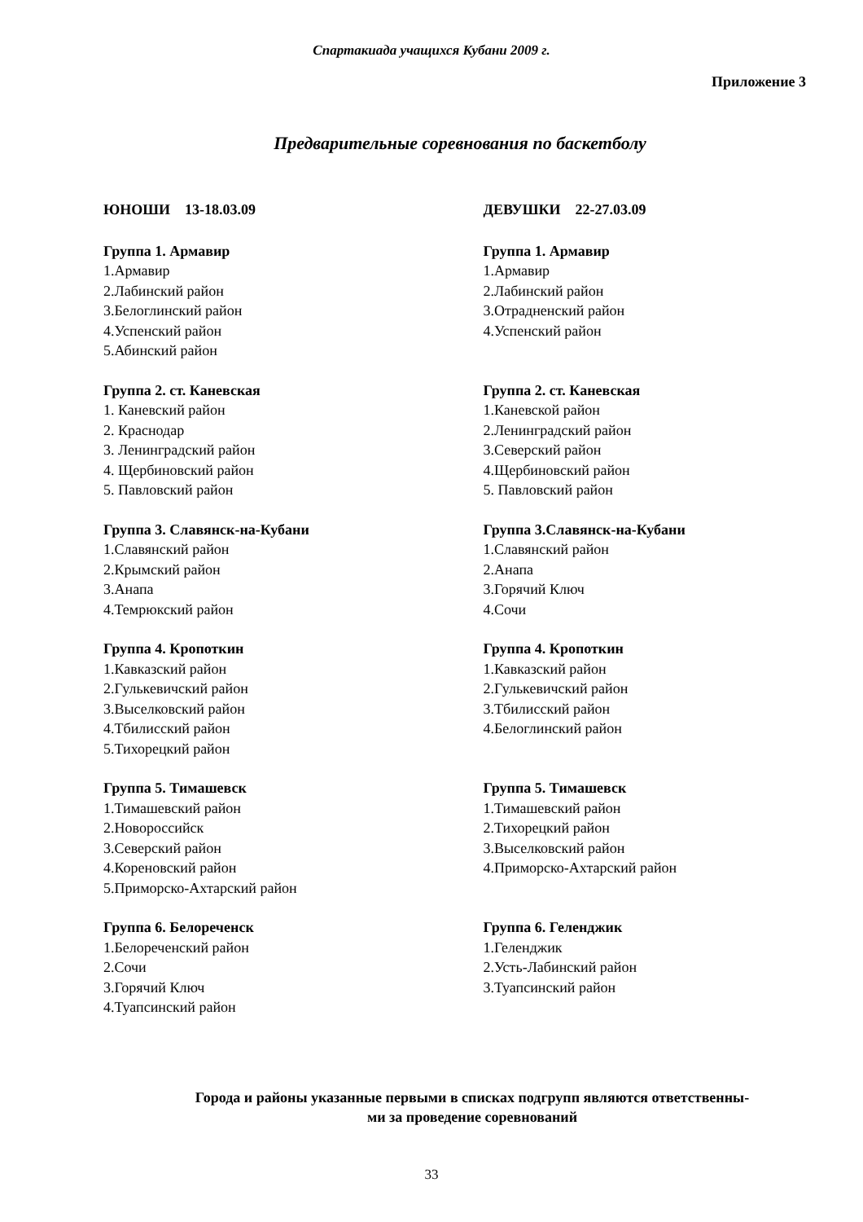Спартакиада учащихся Кубани 2009 г.
Приложение 3
Предварительные соревнования по баскетболу
ЮНОШИ 13-18.03.09
Группа 1. Армавир
1.Армавир
2.Лабинский район
3.Белоглинский район
4.Успенский район
5.Абинский район
Группа 2. ст. Каневская
1. Каневский район
2. Краснодар
3. Ленинградский район
4. Щербиновский район
5. Павловский район
Группа 3. Славянск-на-Кубани
1.Славянский район
2.Крымский район
3.Анапа
4.Темрюкский район
Группа 4. Кропоткин
1.Кавказский район
2.Гулькевичский район
3.Выселковский район
4.Тбилисский район
5.Тихорецкий район
Группа 5. Тимашевск
1.Тимашевский район
2.Новороссийск
3.Северский район
4.Кореновский район
5.Приморско-Ахтарский район
Группа 6. Белореченск
1.Белореченский район
2.Сочи
3.Горячий Ключ
4.Туапсинский район
ДЕВУШКИ 22-27.03.09
Группа 1. Армавир
1.Армавир
2.Лабинский район
3.Отрадненский район
4.Успенский район
Группа 2. ст. Каневская
1.Каневской район
2.Ленинградский район
3.Северский район
4.Щербиновский район
5. Павловский район
Группа 3.Славянск-на-Кубани
1.Славянский район
2.Анапа
3.Горячий Ключ
4.Сочи
Группа 4. Кропоткин
1.Кавказский район
2.Гулькевичский район
3.Тбилисский район
4.Белоглинский район
Группа 5. Тимашевск
1.Тимашевский район
2.Тихорецкий район
3.Выселковский район
4.Приморско-Ахтарский район
Группа 6. Геленджик
1.Геленджик
2.Усть-Лабинский район
3.Туапсинский район
Города и районы указанные первыми в списках подгрупп являются ответственны-
ми за проведение соревнований
33